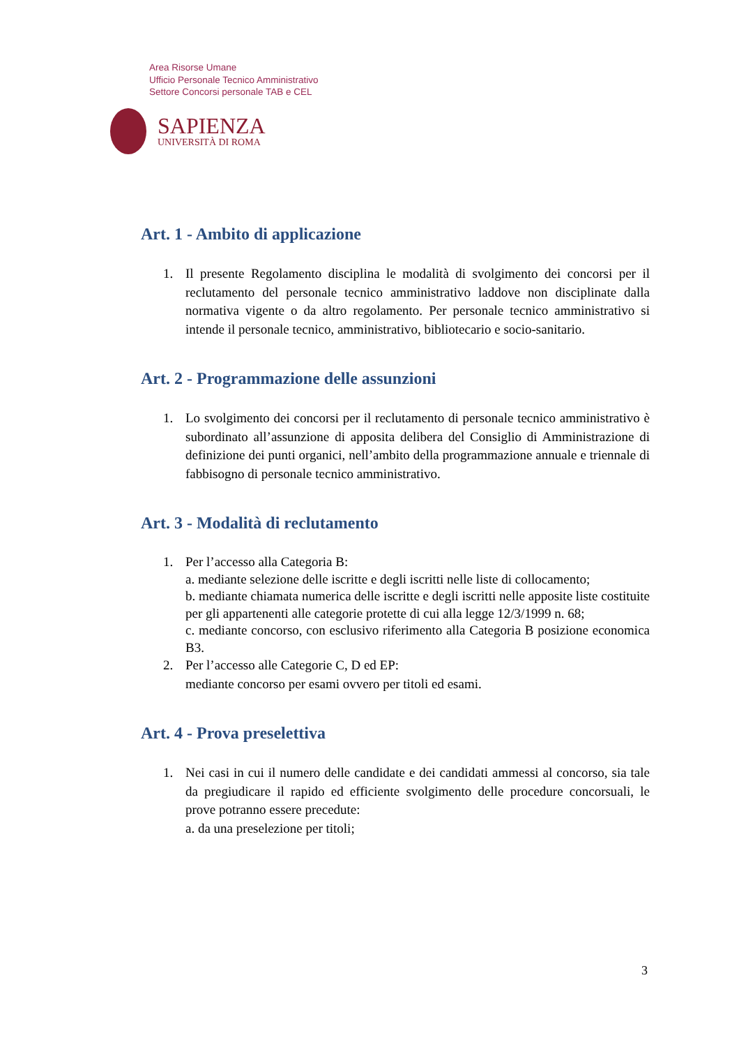Area Risorse Umane
Ufficio Personale Tecnico Amministrativo
Settore Concorsi personale TAB e CEL
SAPIENZA
UNIVERSITÀ DI ROMA
Art. 1 - Ambito di applicazione
1. Il presente Regolamento disciplina le modalità di svolgimento dei concorsi per il reclutamento del personale tecnico amministrativo laddove non disciplinate dalla normativa vigente o da altro regolamento. Per personale tecnico amministrativo si intende il personale tecnico, amministrativo, bibliotecario e socio-sanitario.
Art. 2 - Programmazione delle assunzioni
1. Lo svolgimento dei concorsi per il reclutamento di personale tecnico amministrativo è subordinato all’assunzione di apposita delibera del Consiglio di Amministrazione di definizione dei punti organici, nell’ambito della programmazione annuale e triennale di fabbisogno di personale tecnico amministrativo.
Art. 3 - Modalità di reclutamento
1. Per l’accesso alla Categoria B:
a. mediante selezione delle iscritte e degli iscritti nelle liste di collocamento;
b. mediante chiamata numerica delle iscritte e degli iscritti nelle apposite liste costituite per gli appartenenti alle categorie protette di cui alla legge 12/3/1999 n. 68;
c. mediante concorso, con esclusivo riferimento alla Categoria B posizione economica B3.
2. Per l’accesso alle Categorie C, D ed EP:
mediante concorso per esami ovvero per titoli ed esami.
Art. 4 - Prova preselettiva
1. Nei casi in cui il numero delle candidate e dei candidati ammessi al concorso, sia tale da pregiudicare il rapido ed efficiente svolgimento delle procedure concorsuali, le prove potranno essere precedute:
a. da una preselezione per titoli;
3